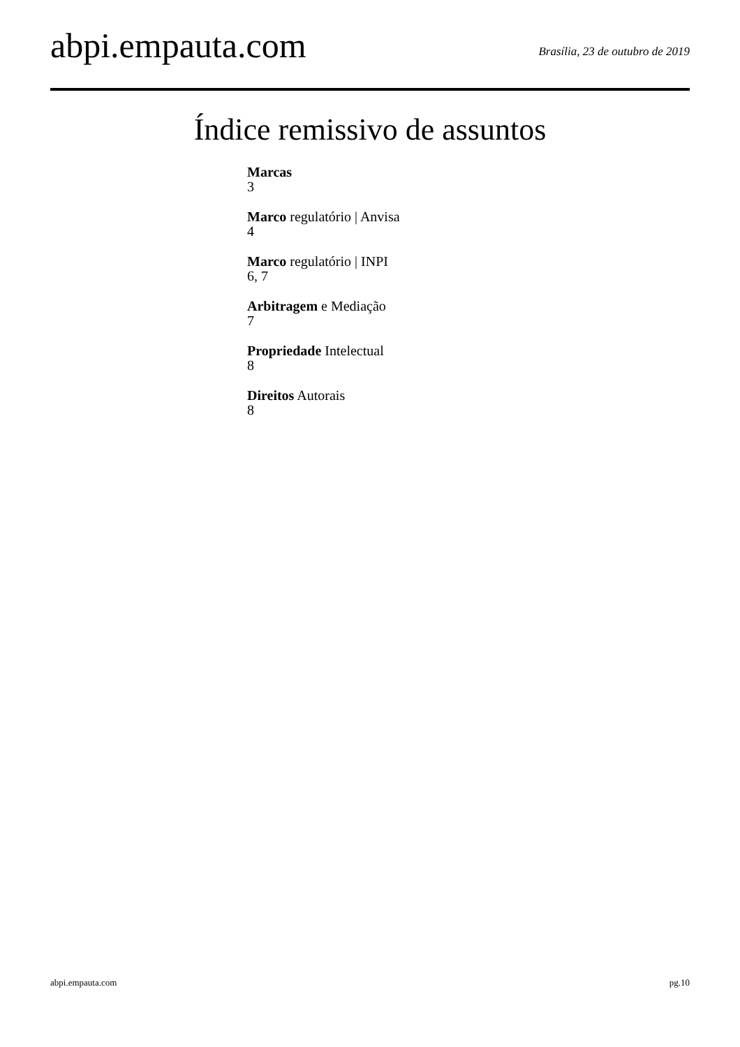abpi.empauta.com
Brasília, 23 de outubro de 2019
Índice remissivo de assuntos
Marcas
3
Marco regulatório | Anvisa
4
Marco regulatório | INPI
6, 7
Arbitragem e Mediação
7
Propriedade Intelectual
8
Direitos Autorais
8
abpi.empauta.com pg.10